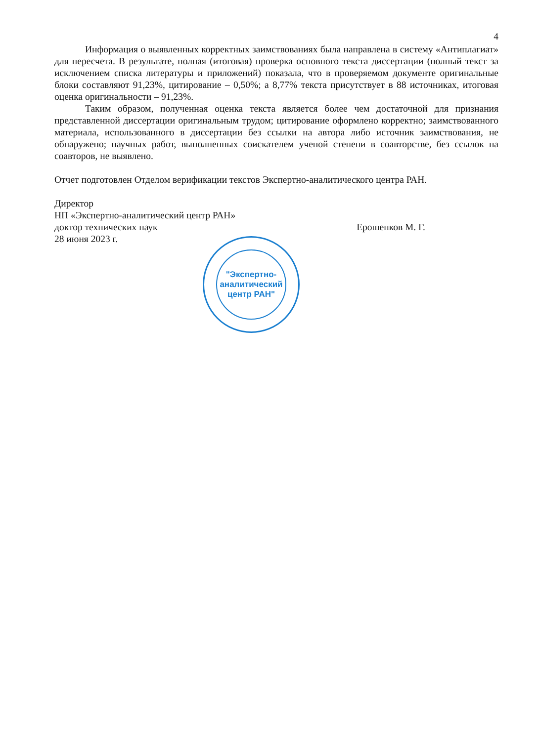4
Информация о выявленных корректных заимствованиях была направлена в систему «Антиплагиат» для пересчета. В результате, полная (итоговая) проверка основного текста диссертации (полный текст за исключением списка литературы и приложений) показала, что в проверяемом документе оригинальные блоки составляют 91,23%, цитирование – 0,50%; а 8,77% текста присутствует в 88 источниках, итоговая оценка оригинальности – 91,23%.
Таким образом, полученная оценка текста является более чем достаточной для признания представленной диссертации оригинальным трудом; цитирование оформлено корректно; заимствованного материала, использованного в диссертации без ссылки на автора либо источник заимствования, не обнаружено; научных работ, выполненных соискателем ученой степени в соавторстве, без ссылок на соавторов, не выявлено.
Отчет подготовлен Отделом верификации текстов Экспертно-аналитического центра РАН.
Директор
НП «Экспертно-аналитический центр РАН»
доктор технических наук Ерошенков М. Г.
28 июня 2023 г.
"Экспертно-
аналитический
центр РАН"